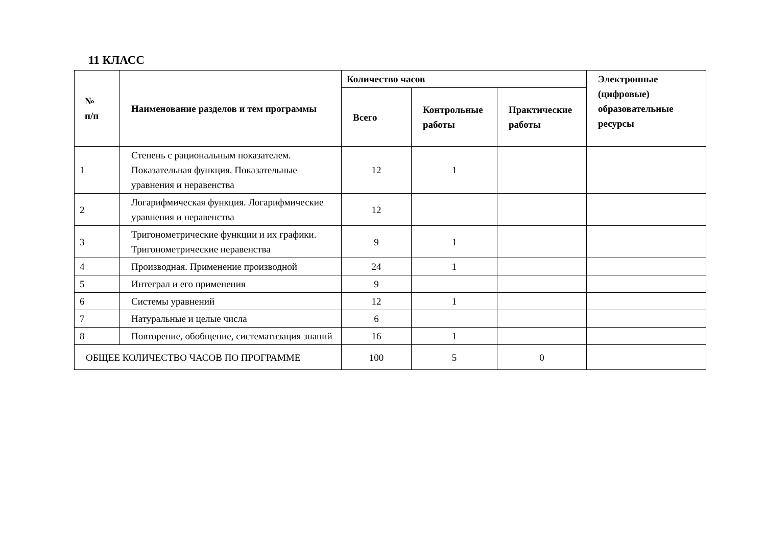11 КЛАСС
| № п/п | Наименование разделов и тем программы | Количество часов | | | Электронные (цифровые) образовательные ресурсы |
| --- | --- | --- | --- | --- | --- |
| | | Всего | Контрольные работы | Практические работы | |
| 1 | Степень с рациональным показателем. Показательная функция. Показательные уравнения и неравенства | 12 | 1 | | |
| 2 | Логарифмическая функция. Логарифмические уравнения и неравенства | 12 | | | |
| 3 | Тригонометрические функции и их графики. Тригонометрические неравенства | 9 | 1 | | |
| 4 | Производная. Применение производной | 24 | 1 | | |
| 5 | Интеграл и его применения | 9 | | | |
| 6 | Системы уравнений | 12 | 1 | | |
| 7 | Натуральные и целые числа | 6 | | | |
| 8 | Повторение, обобщение, систематизация знаний | 16 | 1 | | |
| ОБЩЕЕ КОЛИЧЕСТВО ЧАСОВ ПО ПРОГРАММЕ | | 100 | 5 | 0 | |